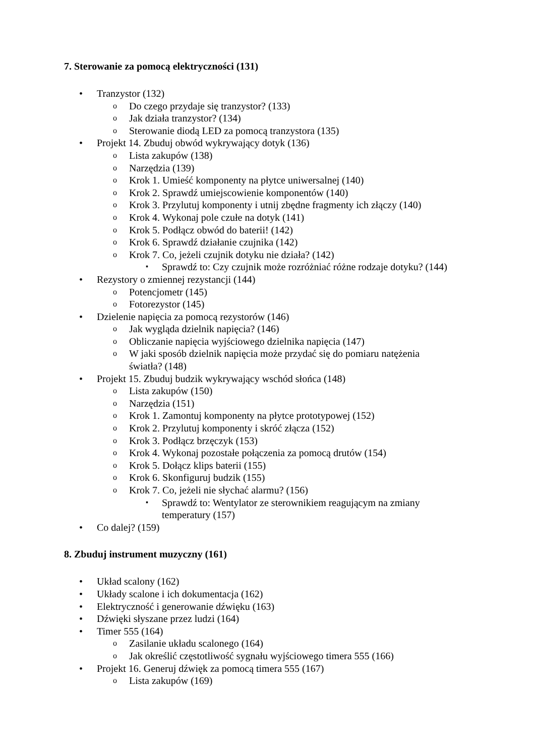7. Sterowanie za pomocą elektryczności (131)
• Tranzystor (132)
o Do czego przydaje się tranzystor? (133)
o Jak działa tranzystor? (134)
o Sterowanie diodą LED za pomocą tranzystora (135)
• Projekt 14. Zbuduj obwód wykrywający dotyk (136)
o Lista zakupów (138)
o Narzędzia (139)
o Krok 1. Umieść komponenty na płytce uniwersalnej (140)
o Krok 2. Sprawdź umiejscowienie komponentów (140)
o Krok 3. Przylutuj komponenty i utnij zbędne fragmenty ich złączy (140)
o Krok 4. Wykonaj pole czułe na dotyk (141)
o Krok 5. Podłącz obwód do baterii! (142)
o Krok 6. Sprawdź działanie czujnika (142)
o Krok 7. Co, jeżeli czujnik dotyku nie działa? (142)
▪ Sprawdź to: Czy czujnik może rozróżniać różne rodzaje dotyku? (144)
• Rezystory o zmiennej rezystancji (144)
o Potencjometr (145)
o Fotorezystor (145)
• Dzielenie napięcia za pomocą rezystorów (146)
o Jak wygląda dzielnik napięcia? (146)
o Obliczanie napięcia wyjściowego dzielnika napięcia (147)
o W jaki sposób dzielnik napięcia może przydać się do pomiaru natężenia
światła? (148)
• Projekt 15. Zbuduj budzik wykrywający wschód słońca (148)
o Lista zakupów (150)
o Narzędzia (151)
o Krok 1. Zamontuj komponenty na płytce prototypowej (152)
o Krok 2. Przylutuj komponenty i skróć złącza (152)
o Krok 3. Podłącz brzęczyk (153)
o Krok 4. Wykonaj pozostałe połączenia za pomocą drutów (154)
o Krok 5. Dołącz klips baterii (155)
o Krok 6. Skonfiguruj budzik (155)
o Krok 7. Co, jeżeli nie słychać alarmu? (156)
▪ Sprawdź to: Wentylator ze sterownikiem reagującym na zmiany
temperatury (157)
• Co dalej? (159)
8. Zbuduj instrument muzyczny (161)
• Układ scalony (162)
• Układy scalone i ich dokumentacja (162)
• Elektryczność i generowanie dźwięku (163)
• Dźwięki słyszane przez ludzi (164)
• Timer 555 (164)
o Zasilanie układu scalonego (164)
o Jak określić częstotliwość sygnału wyjściowego timera 555 (166)
• Projekt 16. Generuj dźwięk za pomocą timera 555 (167)
o Lista zakupów (169)